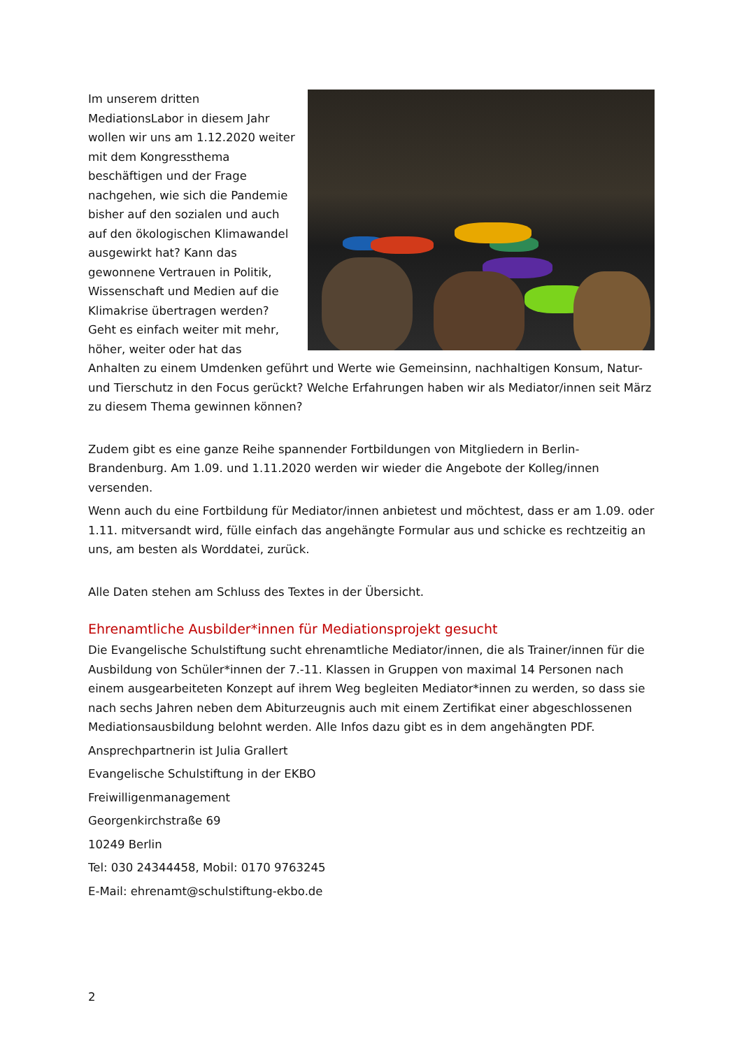Im unserem dritten MediationsLabor in diesem Jahr wollen wir uns am 1.12.2020 weiter mit dem Kongressthema beschäftigen und der Frage nachgehen, wie sich die Pandemie bisher auf den sozialen und auch auf den ökologischen Klimawandel ausgewirkt hat? Kann das gewonnene Vertrauen in Politik, Wissenschaft und Medien auf die Klimakrise übertragen werden? Geht es einfach weiter mit mehr, höher, weiter oder hat das Anhalten zu einem Umdenken geführt und Werte wie Gemeinsinn, nachhaltigen Konsum, Natur- und Tierschutz in den Focus gerückt? Welche Erfahrungen haben wir als Mediator/innen seit März zu diesem Thema gewinnen können?
Zudem gibt es eine ganze Reihe spannender Fortbildungen von Mitgliedern in Berlin-Brandenburg. Am 1.09. und 1.11.2020 werden wir wieder die Angebote der Kolleg/innen versenden.
Wenn auch du eine Fortbildung für Mediator/innen anbietest und möchtest, dass er am 1.09. oder 1.11. mitversandt wird, fülle einfach das angehängte Formular aus und schicke es rechtzeitig an uns, am besten als Worddatei, zurück.
Alle Daten stehen am Schluss des Textes in der Übersicht.
Ehrenamtliche Ausbilder*innen für Mediationsprojekt gesucht
Die Evangelische Schulstiftung sucht ehrenamtliche Mediator/innen, die als Trainer/innen für die Ausbildung von Schüler*innen der 7.-11. Klassen in Gruppen von maximal 14 Personen nach einem ausgearbeiteten Konzept auf ihrem Weg begleiten Mediator*innen zu werden, so dass sie nach sechs Jahren neben dem Abiturzeugnis auch mit einem Zertifikat einer abgeschlossenen Mediationsausbildung belohnt werden. Alle Infos dazu gibt es in dem angehängten PDF.
Ansprechpartnerin ist Julia Grallert
Evangelische Schulstiftung in der EKBO
Freiwilligenmanagement
Georgenkirchstraße 69
10249 Berlin
Tel: 030 24344458, Mobil: 0170 9763245
E-Mail: ehrenamt@schulstiftung-ekbo.de
2